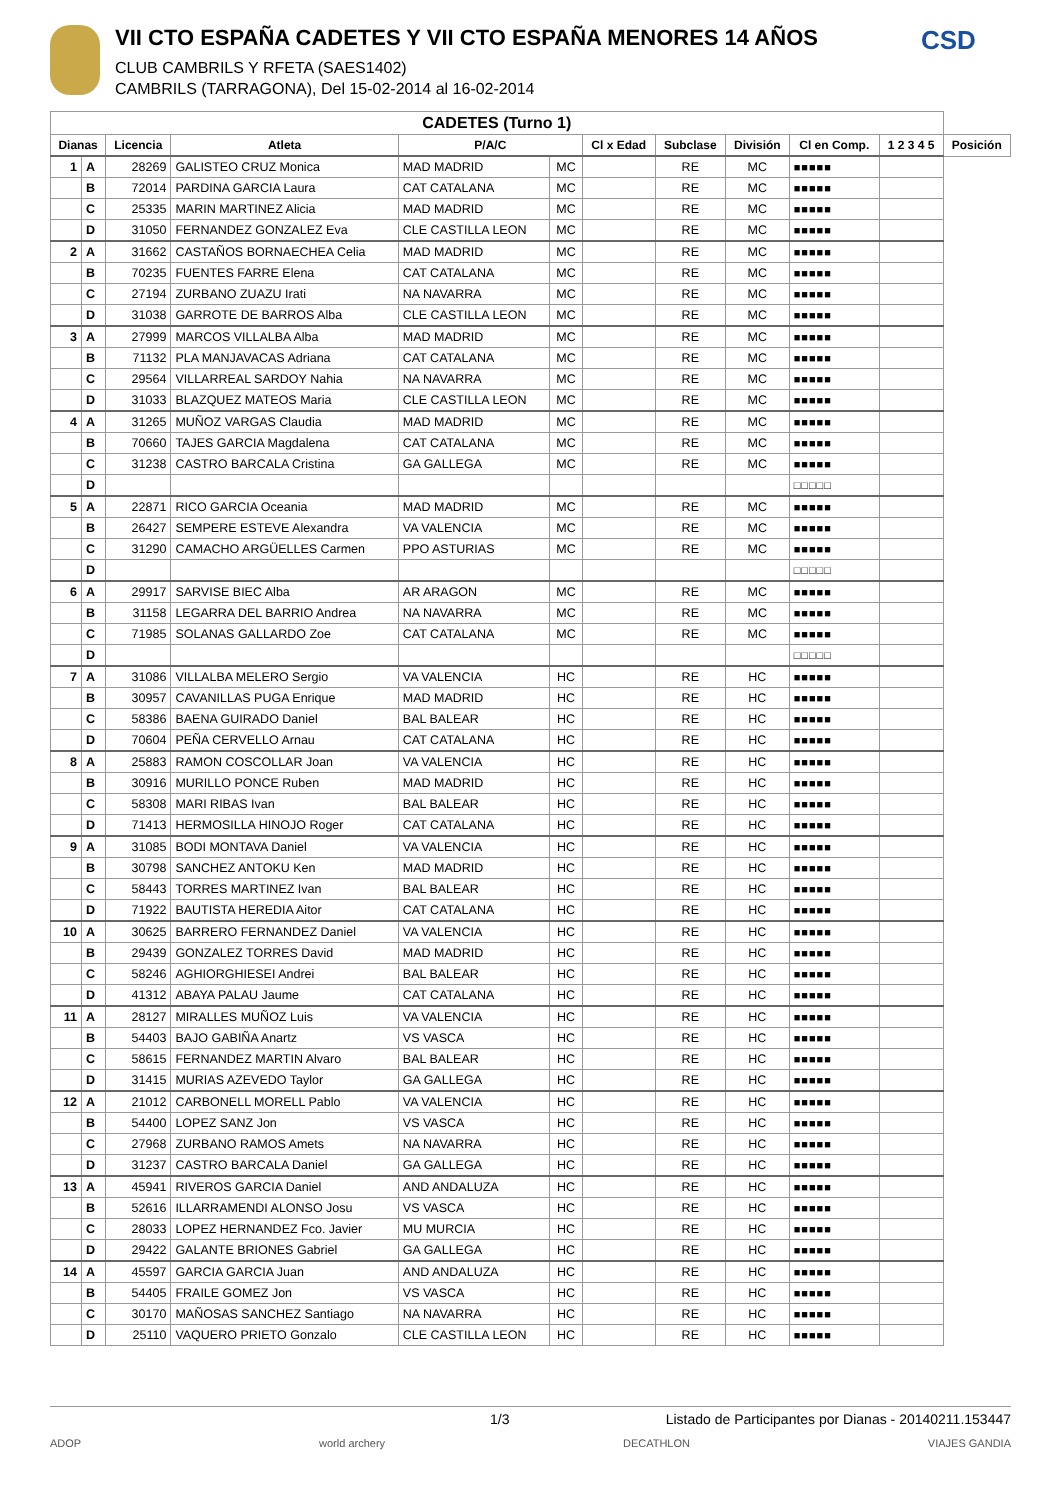VII CTO ESPAÑA CADETES Y VII CTO ESPAÑA MENORES 14 AÑOS
CLUB CAMBRILS Y RFETA (SAES1402)
CAMBRILS (TARRAGONA), Del 15-02-2014 al 16-02-2014
CSD
| CADETES (Turno 1) | | | | | | | | | | | |
| --- | --- | --- | --- | --- | --- | --- | --- | --- | --- | --- | --- |
| Dianas | | Licencia | Atleta | P/A/C | | Cl x Edad | Subclase | División | Cl en Comp. | 1 2 3 4 5 | Posición |
| 1 | A | 28269 | GALISTEO CRUZ Monica | MAD MADRID | MC | | RE | MC | ■■■■■ | | |
| | B | 72014 | PARDINA GARCIA Laura | CAT CATALANA | MC | | RE | MC | ■■■■■ | | |
| | C | 25335 | MARIN MARTINEZ Alicia | MAD MADRID | MC | | RE | MC | ■■■■■ | | |
| | D | 31050 | FERNANDEZ GONZALEZ Eva | CLE CASTILLA LEON | MC | | RE | MC | ■■■■■ | | |
| 2 | A | 31662 | CASTAÑOS BORNAECHEA Celia | MAD MADRID | MC | | RE | MC | ■■■■■ | | |
| | B | 70235 | FUENTES FARRE Elena | CAT CATALANA | MC | | RE | MC | ■■■■■ | | |
| | C | 27194 | ZURBANO ZUAZU Irati | NA NAVARRA | MC | | RE | MC | ■■■■■ | | |
| | D | 31038 | GARROTE DE BARROS Alba | CLE CASTILLA LEON | MC | | RE | MC | ■■■■■ | | |
| 3 | A | 27999 | MARCOS VILLALBA Alba | MAD MADRID | MC | | RE | MC | ■■■■■ | | |
| | B | 71132 | PLA MANJAVACAS Adriana | CAT CATALANA | MC | | RE | MC | ■■■■■ | | |
| | C | 29564 | VILLARREAL SARDOY Nahia | NA NAVARRA | MC | | RE | MC | ■■■■■ | | |
| | D | 31033 | BLAZQUEZ MATEOS Maria | CLE CASTILLA LEON | MC | | RE | MC | ■■■■■ | | |
| 4 | A | 31265 | MUÑOZ VARGAS Claudia | MAD MADRID | MC | | RE | MC | ■■■■■ | | |
| | B | 70660 | TAJES GARCIA Magdalena | CAT CATALANA | MC | | RE | MC | ■■■■■ | | |
| | C | 31238 | CASTRO BARCALA Cristina | GA GALLEGA | MC | | RE | MC | ■■■■■ | | |
| | D | | | | | | | | □□□□□ | | |
| 5 | A | 22871 | RICO GARCIA Oceania | MAD MADRID | MC | | RE | MC | ■■■■■ | | |
| | B | 26427 | SEMPERE ESTEVE Alexandra | VA VALENCIA | MC | | RE | MC | ■■■■■ | | |
| | C | 31290 | CAMACHO ARGÜELLES Carmen | PPO ASTURIAS | MC | | RE | MC | ■■■■■ | | |
| | D | | | | | | | | □□□□□ | | |
| 6 | A | 29917 | SARVISE BIEC Alba | AR ARAGON | MC | | RE | MC | ■■■■■ | | |
| | B | 31158 | LEGARRA DEL BARRIO Andrea | NA NAVARRA | MC | | RE | MC | ■■■■■ | | |
| | C | 71985 | SOLANAS GALLARDO Zoe | CAT CATALANA | MC | | RE | MC | ■■■■■ | | |
| | D | | | | | | | | □□□□□ | | |
| 7 | A | 31086 | VILLALBA MELERO Sergio | VA VALENCIA | HC | | RE | HC | ■■■■■ | | |
| | B | 30957 | CAVANILLAS PUGA Enrique | MAD MADRID | HC | | RE | HC | ■■■■■ | | |
| | C | 58386 | BAENA GUIRADO Daniel | BAL BALEAR | HC | | RE | HC | ■■■■■ | | |
| | D | 70604 | PEÑA CERVELLO Arnau | CAT CATALANA | HC | | RE | HC | ■■■■■ | | |
| 8 | A | 25883 | RAMON COSCOLLAR Joan | VA VALENCIA | HC | | RE | HC | ■■■■■ | | |
| | B | 30916 | MURILLO PONCE Ruben | MAD MADRID | HC | | RE | HC | ■■■■■ | | |
| | C | 58308 | MARI RIBAS Ivan | BAL BALEAR | HC | | RE | HC | ■■■■■ | | |
| | D | 71413 | HERMOSILLA HINOJO Roger | CAT CATALANA | HC | | RE | HC | ■■■■■ | | |
| 9 | A | 31085 | BODI MONTAVA Daniel | VA VALENCIA | HC | | RE | HC | ■■■■■ | | |
| | B | 30798 | SANCHEZ ANTOKU Ken | MAD MADRID | HC | | RE | HC | ■■■■■ | | |
| | C | 58443 | TORRES MARTINEZ Ivan | BAL BALEAR | HC | | RE | HC | ■■■■■ | | |
| | D | 71922 | BAUTISTA HEREDIA Aitor | CAT CATALANA | HC | | RE | HC | ■■■■■ | | |
| 10 | A | 30625 | BARRERO FERNANDEZ Daniel | VA VALENCIA | HC | | RE | HC | ■■■■■ | | |
| | B | 29439 | GONZALEZ TORRES David | MAD MADRID | HC | | RE | HC | ■■■■■ | | |
| | C | 58246 | AGHIORGHIESEI Andrei | BAL BALEAR | HC | | RE | HC | ■■■■■ | | |
| | D | 41312 | ABAYA PALAU Jaume | CAT CATALANA | HC | | RE | HC | ■■■■■ | | |
| 11 | A | 28127 | MIRALLES MUÑOZ Luis | VA VALENCIA | HC | | RE | HC | ■■■■■ | | |
| | B | 54403 | BAJO GABIÑA Anartz | VS VASCA | HC | | RE | HC | ■■■■■ | | |
| | C | 58615 | FERNANDEZ MARTIN Alvaro | BAL BALEAR | HC | | RE | HC | ■■■■■ | | |
| | D | 31415 | MURIAS AZEVEDO Taylor | GA GALLEGA | HC | | RE | HC | ■■■■■ | | |
| 12 | A | 21012 | CARBONELL MORELL Pablo | VA VALENCIA | HC | | RE | HC | ■■■■■ | | |
| | B | 54400 | LOPEZ SANZ Jon | VS VASCA | HC | | RE | HC | ■■■■■ | | |
| | C | 27968 | ZURBANO RAMOS Amets | NA NAVARRA | HC | | RE | HC | ■■■■■ | | |
| | D | 31237 | CASTRO BARCALA Daniel | GA GALLEGA | HC | | RE | HC | ■■■■■ | | |
| 13 | A | 45941 | RIVEROS GARCIA Daniel | AND ANDALUZA | HC | | RE | HC | ■■■■■ | | |
| | B | 52616 | ILLARRAMENDI ALONSO Josu | VS VASCA | HC | | RE | HC | ■■■■■ | | |
| | C | 28033 | LOPEZ HERNANDEZ Fco. Javier | MU MURCIA | HC | | RE | HC | ■■■■■ | | |
| | D | 29422 | GALANTE BRIONES Gabriel | GA GALLEGA | HC | | RE | HC | ■■■■■ | | |
| 14 | A | 45597 | GARCIA GARCIA Juan | AND ANDALUZA | HC | | RE | HC | ■■■■■ | | |
| | B | 54405 | FRAILE GOMEZ Jon | VS VASCA | HC | | RE | HC | ■■■■■ | | |
| | C | 30170 | MAÑOSAS SANCHEZ Santiago | NA NAVARRA | HC | | RE | HC | ■■■■■ | | |
| | D | 25110 | VAQUERO PRIETO Gonzalo | CLE CASTILLA LEON | HC | | RE | HC | ■■■■■ | | |
1/3 Listado de Participantes por Dianas - 20140211.153447
ADOP world archery DECATHLON VIAJES GANDIA